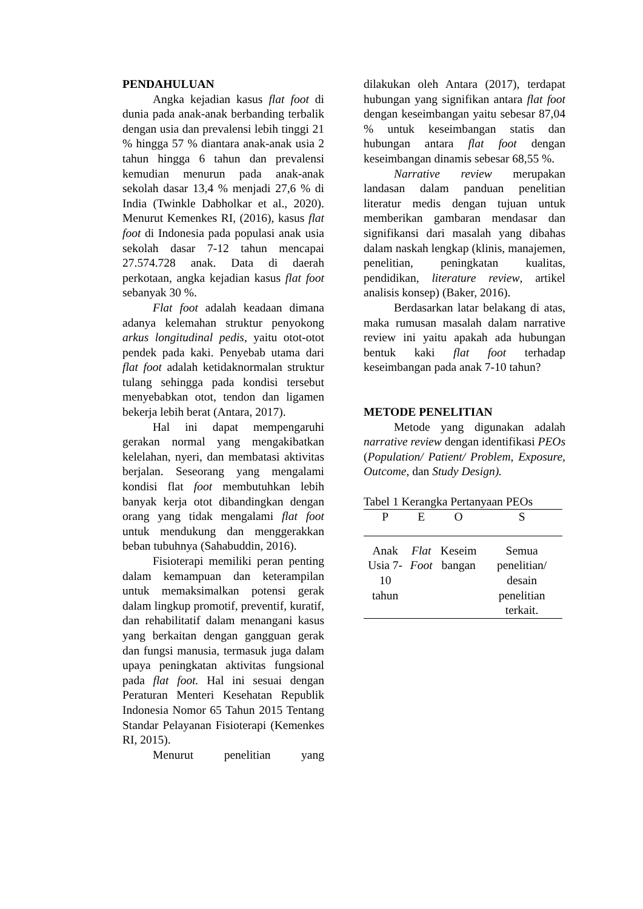PENDAHULUAN
Angka kejadian kasus flat foot di dunia pada anak-anak berbanding terbalik dengan usia dan prevalensi lebih tinggi 21 % hingga 57 % diantara anak-anak usia 2 tahun hingga 6 tahun dan prevalensi kemudian menurun pada anak-anak sekolah dasar 13,4 % menjadi 27,6 % di India (Twinkle Dabholkar et al., 2020). Menurut Kemenkes RI, (2016), kasus flat foot di Indonesia pada populasi anak usia sekolah dasar 7-12 tahun mencapai 27.574.728 anak. Data di daerah perkotaan, angka kejadian kasus flat foot sebanyak 30 %.
Flat foot adalah keadaan dimana adanya kelemahan struktur penyokong arkus longitudinal pedis, yaitu otot-otot pendek pada kaki. Penyebab utama dari flat foot adalah ketidaknormalan struktur tulang sehingga pada kondisi tersebut menyebabkan otot, tendon dan ligamen bekerja lebih berat (Antara, 2017).
Hal ini dapat mempengaruhi gerakan normal yang mengakibatkan kelelahan, nyeri, dan membatasi aktivitas berjalan. Seseorang yang mengalami kondisi flat foot membutuhkan lebih banyak kerja otot dibandingkan dengan orang yang tidak mengalami flat foot untuk mendukung dan menggerakkan beban tubuhnya (Sahabuddin, 2016).
Fisioterapi memiliki peran penting dalam kemampuan dan keterampilan untuk memaksimalkan potensi gerak dalam lingkup promotif, preventif, kuratif, dan rehabilitatif dalam menangani kasus yang berkaitan dengan gangguan gerak dan fungsi manusia, termasuk juga dalam upaya peningkatan aktivitas fungsional pada flat foot. Hal ini sesuai dengan Peraturan Menteri Kesehatan Republik Indonesia Nomor 65 Tahun 2015 Tentang Standar Pelayanan Fisioterapi (Kemenkes RI, 2015).
Menurut penelitian yang
dilakukan oleh Antara (2017), terdapat hubungan yang signifikan antara flat foot dengan keseimbangan yaitu sebesar 87,04 % untuk keseimbangan statis dan hubungan antara flat foot dengan keseimbangan dinamis sebesar 68,55 %.
Narrative review merupakan landasan dalam panduan penelitian literatur medis dengan tujuan untuk memberikan gambaran mendasar dan signifikansi dari masalah yang dibahas dalam naskah lengkap (klinis, manajemen, penelitian, peningkatan kualitas, pendidikan, literature review, artikel analisis konsep) (Baker, 2016).
Berdasarkan latar belakang di atas, maka rumusan masalah dalam narrative review ini yaitu apakah ada hubungan bentuk kaki flat foot terhadap keseimbangan pada anak 7-10 tahun?
METODE PENELITIAN
Metode yang digunakan adalah narrative review dengan identifikasi PEOs (Population/ Patient/ Problem, Exposure, Outcome, dan Study Design).
Tabel 1 Kerangka Pertanyaan PEOs
| P | E | O | S |
| --- | --- | --- | --- |
| Anak Usia 7-10 tahun | Flat Foot | Keseim bangan | Semua penelitian/ desain penelitian terkait. |